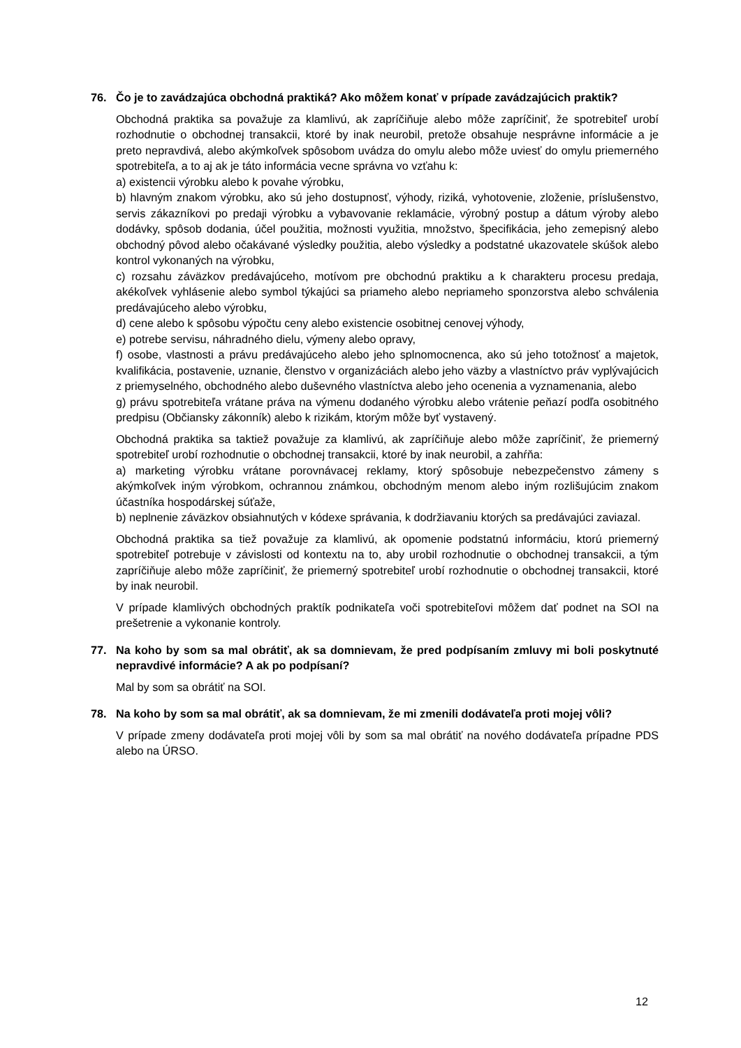76. Čo je to zavádzajúca obchodná praktiká? Ako môžem konať v prípade zavádzajúcich praktik?
Obchodná praktika sa považuje za klamlivú, ak zapríčiňuje alebo môže zapríčiniť, že spotrebiteľ urobí rozhodnutie o obchodnej transakcii, ktoré by inak neurobil, pretože obsahuje nesprávne informácie a je preto nepravdivá, alebo akýmkoľvek spôsobom uvádza do omylu alebo môže uviesť do omylu priemerného spotrebiteľa, a to aj ak je táto informácia vecne správna vo vzťahu k:
a) existencii výrobku alebo k povahe výrobku,
b) hlavným znakom výrobku, ako sú jeho dostupnosť, výhody, riziká, vyhotovenie, zloženie, príslušenstvo, servis zákazníkovi po predaji výrobku a vybavovanie reklamácie, výrobný postup a dátum výroby alebo dodávky, spôsob dodania, účel použitia, možnosti využitia, množstvo, špecifikácia, jeho zemepisný alebo obchodný pôvod alebo očakávané výsledky použitia, alebo výsledky a podstatné ukazovatele skúšok alebo kontrol vykonaných na výrobku,
c) rozsahu záväzkov predávajúceho, motívom pre obchodnú praktiku a k charakteru procesu predaja, akékoľvek vyhlásenie alebo symbol týkajúci sa priameho alebo nepriameho sponzorstva alebo schválenia predávajúceho alebo výrobku,
d) cene alebo k spôsobu výpočtu ceny alebo existencie osobitnej cenovej výhody,
e) potrebe servisu, náhradného dielu, výmeny alebo opravy,
f) osobe, vlastnosti a právu predávajúceho alebo jeho splnomocnenca, ako sú jeho totožnosť a majetok, kvalifikácia, postavenie, uznanie, členstvo v organizáciách alebo jeho väzby a vlastníctvo práv vyplývajúcich z priemyselného, obchodného alebo duševného vlastníctva alebo jeho ocenenia a vyznamenania, alebo
g) právu spotrebiteľa vrátane práva na výmenu dodaného výrobku alebo vrátenie peňazí podľa osobitného predpisu (Občiansky zákonník) alebo k rizikám, ktorým môže byť vystavený.
Obchodná praktika sa taktiež považuje za klamlivú, ak zapríčiňuje alebo môže zapríčiniť, že priemerný spotrebiteľ urobí rozhodnutie o obchodnej transakcii, ktoré by inak neurobil, a zahŕňa:
a) marketing výrobku vrátane porovnávacej reklamy, ktorý spôsobuje nebezpečenstvo zámeny s akýmkoľvek iným výrobkom, ochrannou známkou, obchodným menom alebo iným rozlišujúcim znakom účastníka hospodárskej súťaže,
b) neplnenie záväzkov obsiahnutých v kódexe správania, k dodržiavaniu ktorých sa predávajúci zaviazal.
Obchodná praktika sa tiež považuje za klamlivú, ak opomenie podstatnú informáciu, ktorú priemerný spotrebiteľ potrebuje v závislosti od kontextu na to, aby urobil rozhodnutie o obchodnej transakcii, a tým zapríčiňuje alebo môže zapríčiniť, že priemerný spotrebiteľ urobí rozhodnutie o obchodnej transakcii, ktoré by inak neurobil.
V prípade klamlivých obchodných praktík podnikateľa voči spotrebiteľovi môžem dať podnet na SOI na prešetrenie a vykonanie kontroly.
77. Na koho by som sa mal obrátiť, ak sa domnievam, že pred podpísaním zmluvy mi boli poskytnuté nepravdivé informácie? A ak po podpísaní?
Mal by som sa obrátiť na SOI.
78. Na koho by som sa mal obrátiť, ak sa domnievam, že mi zmenili dodávateľa proti mojej vôli?
V prípade zmeny dodávateľa proti mojej vôli by som sa mal obrátiť na nového dodávateľa prípadne PDS alebo na ÚRSO.
12